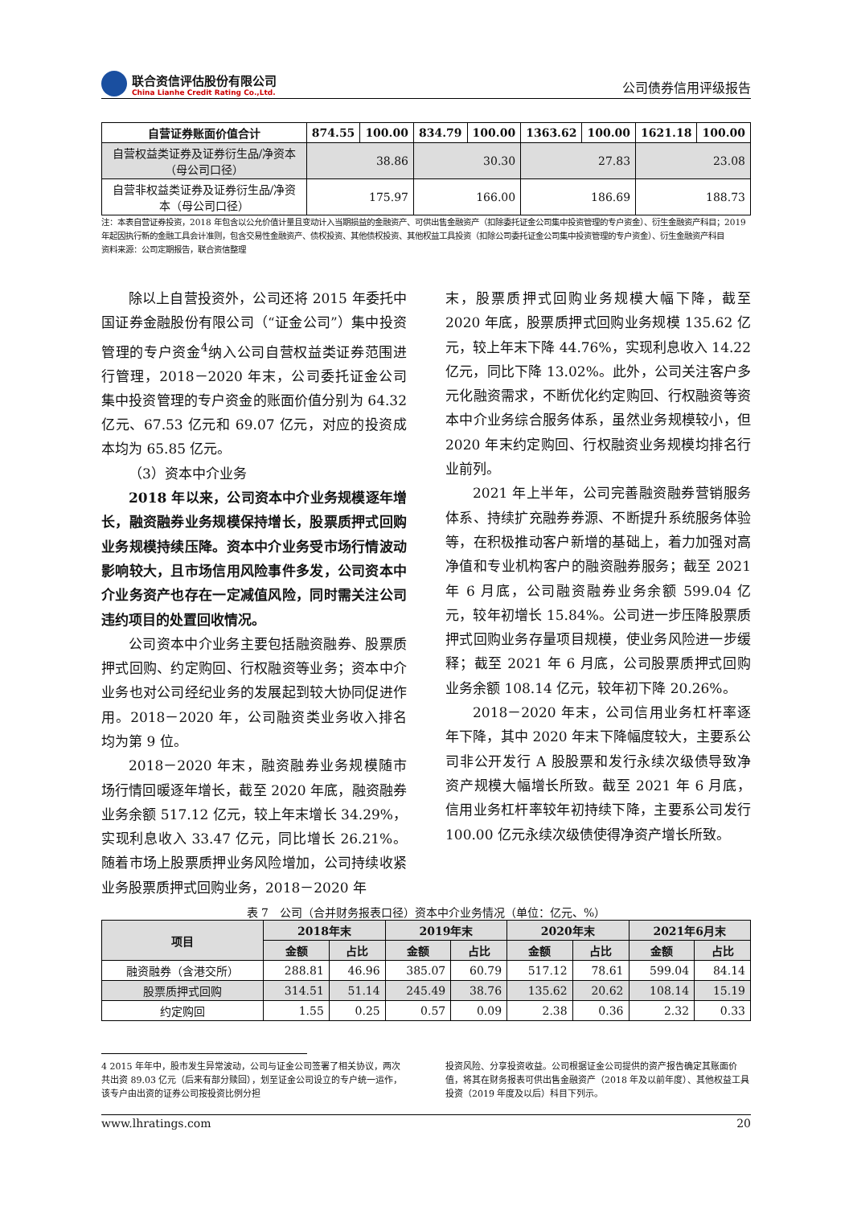联合资信评估股份有限公司
China Lianhe Credit Rating Co.,Ltd.
公司债券信用评级报告
| 自营证券账面价值合计 | 874.55 | 100.00 | 834.79 | 100.00 | 1363.62 | 100.00 | 1621.18 | 100.00 |
| --- | --- | --- | --- | --- | --- | --- | --- | --- |
| 自营权益类证券及证券衍生品/净资本（母公司口径） | 38.86 | | 30.30 | | 27.83 | | 23.08 | |
| 自营非权益类证券及证券衍生品/净资本（母公司口径） | 175.97 | | 166.00 | | 186.69 | | 188.73 | |
注：本表自营证券投资，2018 年包含以公允价值计量且变动计入当期损益的金融资产、可供出售金融资产（扣除委托证金公司集中投资管理的专户资金）、衍生金融资产科目；2019 年起因执行新的金融工具会计准则，包含交易性金融资产、债权投资、其他债权投资、其他权益工具投资（扣除公司委托证金公司集中投资管理的专户资金）、衍生金融资产科目
资料来源：公司定期报告，联合资信整理
除以上自营投资外，公司还将 2015 年委托中国证券金融股份有限公司（“证金公司”）集中投资管理的专户资金<sup>4</sup>纳入公司自营权益类证券范围进行管理，2018－2020 年末，公司委托证金公司集中投资管理的专户资金的账面价值分别为 64.32 亿元、67.53 亿元和 69.07 亿元，对应的投资成本均为 65.85 亿元。
（3）资本中介业务
2018 年以来，公司资本中介业务规模逐年增长，融资融券业务规模保持增长，股票质押式回购业务规模持续压降。资本中介业务受市场行情波动影响较大，且市场信用风险事件多发，公司资本中介业务资产也存在一定减值风险，同时需关注公司违约项目的处置回收情况。
公司资本中介业务主要包括融资融券、股票质押式回购、约定购回、行权融资等业务；资本中介业务也对公司经纪业务的发展起到较大协同促进作用。2018－2020 年，公司融资类业务收入排名均为第 9 位。
2018－2020 年末，融资融券业务规模随市场行情回暖逐年增长，截至 2020 年底，融资融券业务余额 517.12 亿元，较上年末增长 34.29%，实现利息收入 33.47 亿元，同比增长 26.21%。随着市场上股票质押业务风险增加，公司持续收紧业务股票质押式回购业务，2018－2020 年
末，股票质押式回购业务规模大幅下降，截至 2020 年底，股票质押式回购业务规模 135.62 亿元，较上年末下降 44.76%，实现利息收入 14.22 亿元，同比下降 13.02%。此外，公司关注客户多元化融资需求，不断优化约定购回、行权融资等资本中介业务综合服务体系，虽然业务规模较小，但 2020 年末约定购回、行权融资业务规模均排名行业前列。
2021 年上半年，公司完善融资融券营销服务体系、持续扩充融券券源、不断提升系统服务体验等，在积极推动客户新增的基础上，着力加强对高净值和专业机构客户的融资融券服务；截至 2021 年 6 月底，公司融资融券业务余额 599.04 亿元，较年初增长 15.84%。公司进一步压降股票质押式回购业务存量项目规模，使业务风险进一步缓释；截至 2021 年 6 月底，公司股票质押式回购业务余额 108.14 亿元，较年初下降 20.26%。
2018－2020 年末，公司信用业务杠杆率逐年下降，其中 2020 年末下降幅度较大，主要系公司非公开发行 A 股股票和发行永续次级债导致净资产规模大幅增长所致。截至 2021 年 6 月底，信用业务杠杆率较年初持续下降，主要系公司发行 100.00 亿元永续次级债使得净资产增长所致。
表 7　公司（合并财务报表口径）资本中介业务情况（单位：亿元、%）
| 项目 | 2018年末 | | 2019年末 | | 2020年末 | | 2021年6月末 | |
| --- | --- | --- | --- | --- | --- | --- | --- | --- |
| | 金额 | 占比 | 金额 | 占比 | 金额 | 占比 | 金额 | 占比 |
| 融资融券（含港交所） | 288.81 | 46.96 | 385.07 | 60.79 | 517.12 | 78.61 | 599.04 | 84.14 |
| 股票质押式回购 | 314.51 | 51.14 | 245.49 | 38.76 | 135.62 | 20.62 | 108.14 | 15.19 |
| 约定购回 | 1.55 | 0.25 | 0.57 | 0.09 | 2.38 | 0.36 | 2.32 | 0.33 |
4 2015 年年中，股市发生异常波动，公司与证金公司签署了相关协议，两次共出资 89.03 亿元（后来有部分赎回），划至证金公司设立的专户统一运作，该专户由出资的证券公司按投资比例分担
投资风险、分享投资收益。公司根据证金公司提供的资产报告确定其账面价值，将其在财务报表可供出售金融资产（2018 年及以前年度）、其他权益工具投资（2019 年度及以后）科目下列示。
www.lhratings.com 20